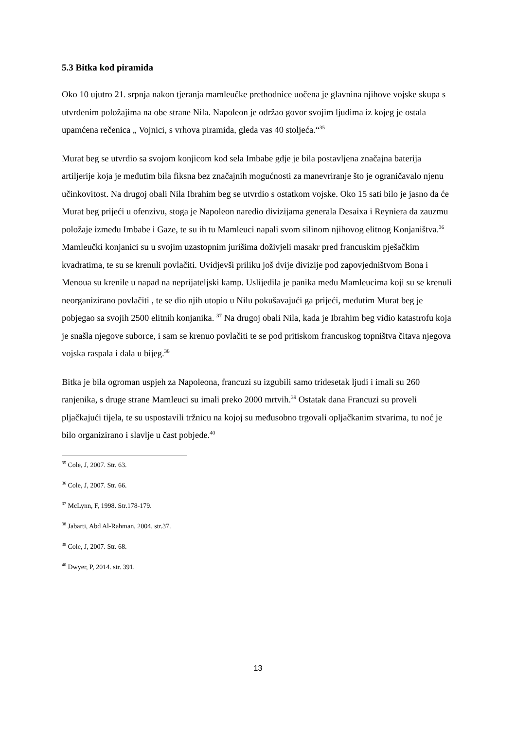5.3 Bitka kod piramida
Oko 10 ujutro 21. srpnja nakon tjeranja mamleučke prethodnice uočena je glavnina njihove vojske skupa s utvrđenim položajima na obe strane Nila. Napoleon je održao govor svojim ljudima iz kojeg je ostala upamćena rečenica „ Vojnici, s vrhova piramida, gleda vas 40 stoljeća.“<sup>35</sup>
Murat beg se utvrdio sa svojom konjicom kod sela Imbabe gdje je bila postavljena značajna baterija artiljerije koja je međutim bila fiksna bez značajnih mogućnosti za manevriranje što je ograničavalo njenu učinkovitost. Na drugoj obali Nila Ibrahim beg se utvrdio s ostatkom vojske. Oko 15 sati bilo je jasno da će Murat beg prijeći u ofenzivu, stoga je Napoleon naredio divizijama generala Desaixa i Reyniera da zauzmu položaje između Imbabe i Gaze, te su ih tu Mamleuci napali svom silinom njihovog elitnog Konjaništva.<sup>36</sup> Mamleučki konjanici su u svojim uzastopnim jurišima doživjeli masakr pred francuskim pješačkim kvadratima, te su se krenuli povlačiti. Uvidjevši priliku još dvije divizije pod zapovjedništvom Bona i Menoua su krenile u napad na neprijateljski kamp. Uslijedila je panika među Mamleucima koji su se krenuli neorganizirano povlačiti , te se dio njih utopio u Nilu pokušavajući ga prijeći, međutim Murat beg je pobjegao sa svojih 2500 elitnih konjanika. <sup>37</sup> Na drugoj obali Nila, kada je Ibrahim beg vidio katastrofu koja je snašla njegove suborce, i sam se krenuo povlačiti te se pod pritiskom francuskog topništva čitava njegova vojska raspala i dala u bijeg.<sup>38</sup>
Bitka je bila ogroman uspjeh za Napoleona, francuzi su izgubili samo tridesetak ljudi i imali su 260 ranjenika, s druge strane Mamleuci su imali preko 2000 mrtvih.<sup>39</sup> Ostatak dana Francuzi su proveli pljačkajući tijela, te su uspostavili tržnicu na kojoj su međusobno trgovali opljačkanim stvarima, tu noć je bilo organizirano i slavlje u čast pobjede.<sup>40</sup>
<sup>35</sup> Cole, J, 2007. Str. 63.
<sup>36</sup> Cole, J, 2007. Str. 66.
<sup>37</sup> McLynn, F, 1998. Str.178-179.
<sup>38</sup> Jabarti, Abd Al-Rahman, 2004. str.37.
<sup>39</sup> Cole, J, 2007. Str. 68.
<sup>40</sup> Dwyer, P, 2014. str. 391.
13